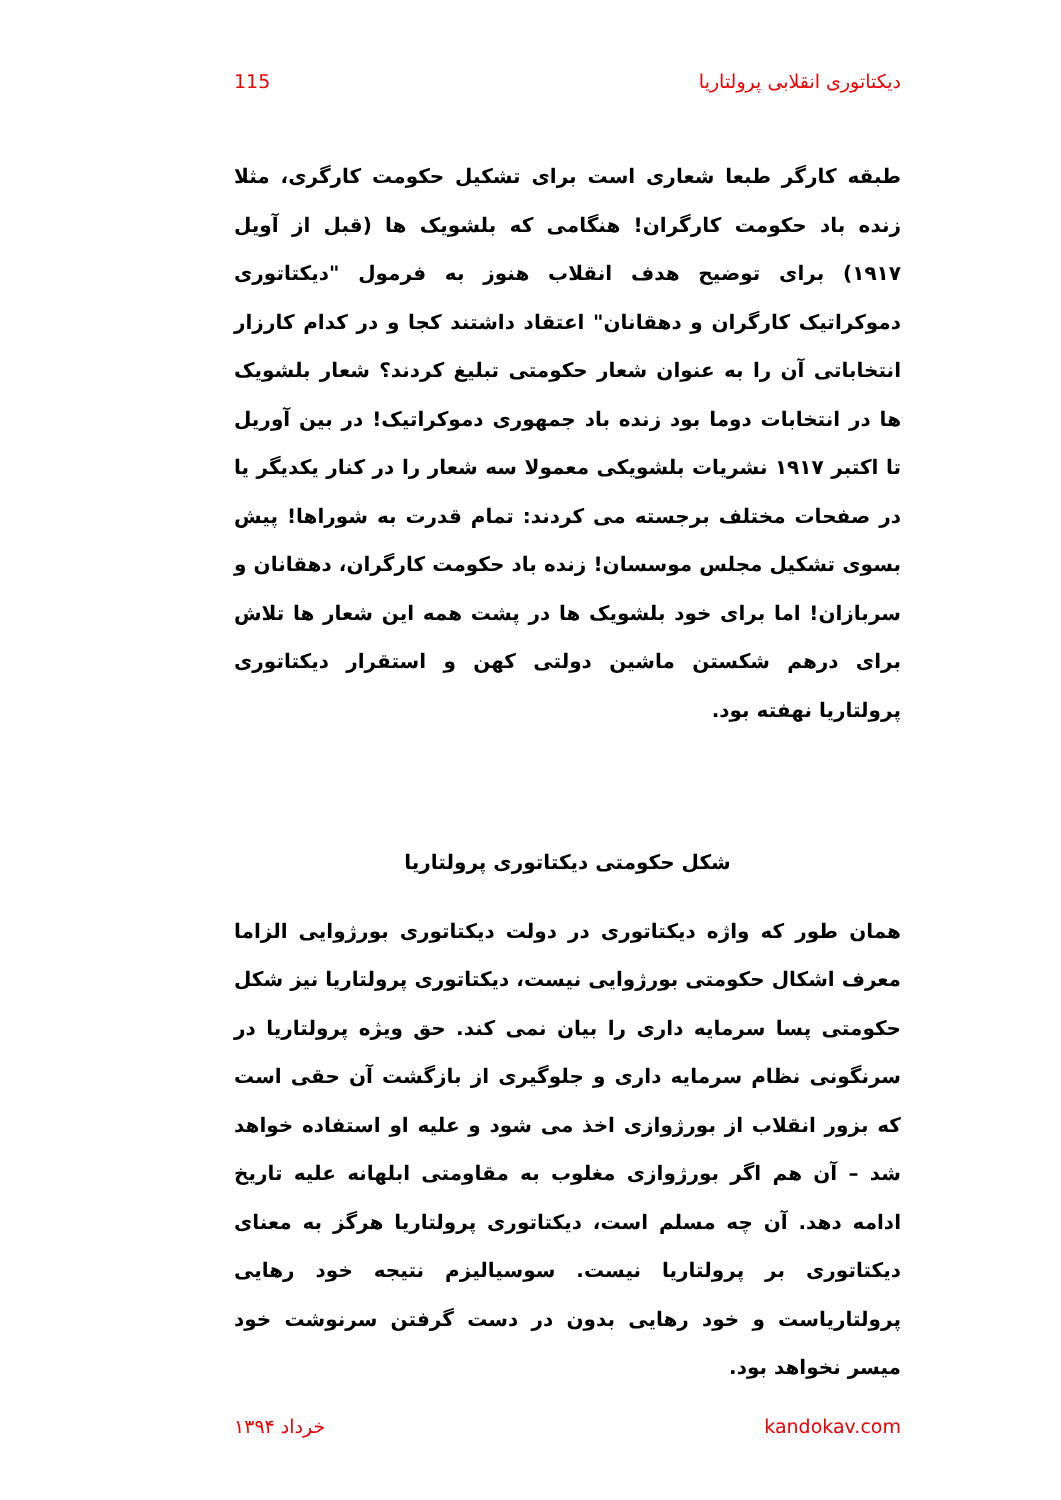دیکتاتوری انقلابی پرولتاریا 115
طبقه کارگر طبعا شعاری است برای تشکیل حکومت کارگری، مثلا زنده باد حکومت کارگران! هنگامی که بلشویک ها (قبل از آویل ۱۹۱۷) برای توضیح هدف انقلاب هنوز به فرمول "دیکتاتوری دموکراتیک کارگران و دهقانان" اعتقاد داشتند کجا و در کدام کارزار انتخاباتی آن را به عنوان شعار حکومتی تبلیغ کردند؟ شعار بلشویک ها در انتخابات دوما بود زنده باد جمهوری دموکراتیک! در بین آوریل تا اکتبر ۱۹۱۷ نشریات بلشویکی معمولا سه شعار را در کنار یکدیگر یا در صفحات مختلف برجسته می کردند: تمام قدرت به شوراها! پیش بسوی تشکیل مجلس موسسان! زنده باد حکومت کارگران، دهقانان و سربازان! اما برای خود بلشویک ها در پشت همه این شعار ها تلاش برای درهم شکستن ماشین دولتی کهن و استقرار دیکتاتوری پرولتاریا نهفته بود.
شکل حکومتی دیکتاتوری پرولتاریا
همان طور که واژه دیکتاتوری در دولت دیکتاتوری بورژوایی الزاما معرف اشکال حکومتی بورژوایی نیست، دیکتاتوری پرولتاریا نیز شکل حکومتی پسا سرمایه داری را بیان نمی کند. حق ویژه پرولتاریا در سرنگونی نظام سرمایه داری و جلوگیری از بازگشت آن حقی است که بزور انقلاب از بورژوازی اخذ می شود و علیه او استفاده خواهد شد – آن هم اگر بورژوازی مغلوب به مقاومتی ابلهانه علیه تاریخ ادامه دهد. آن چه مسلم است، دیکتاتوری پرولتاریا هرگز به معنای دیکتاتوری بر پرولتاریا نیست. سوسیالیزم نتیجه خود رهایی پرولتاریاست و خود رهایی بدون در دست گرفتن سرنوشت خود میسر نخواهد بود.
kandokav.com خرداد ۱۳۹۴